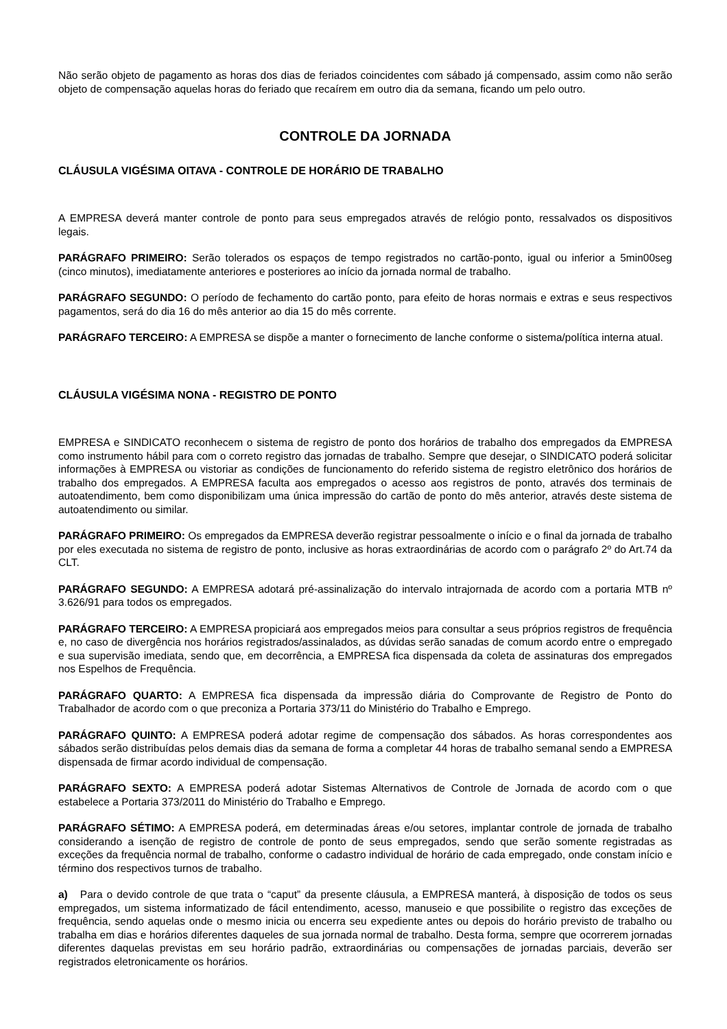Não serão objeto de pagamento as horas dos dias de feriados coincidentes com sábado já compensado, assim como não serão objeto de compensação aquelas horas do feriado que recaírem em outro dia da semana, ficando um pelo outro.
CONTROLE DA JORNADA
CLÁUSULA VIGÉSIMA OITAVA - CONTROLE DE HORÁRIO DE TRABALHO
A EMPRESA deverá manter controle de ponto para seus empregados através de relógio ponto, ressalvados os dispositivos legais.
PARÁGRAFO PRIMEIRO: Serão tolerados os espaços de tempo registrados no cartão-ponto, igual ou inferior a 5min00seg (cinco minutos), imediatamente anteriores e posteriores ao início da jornada normal de trabalho.
PARÁGRAFO SEGUNDO: O período de fechamento do cartão ponto, para efeito de horas normais e extras e seus respectivos pagamentos, será do dia 16 do mês anterior ao dia 15 do mês corrente.
PARÁGRAFO TERCEIRO: A EMPRESA se dispõe a manter o fornecimento de lanche conforme o sistema/política interna atual.
CLÁUSULA VIGÉSIMA NONA - REGISTRO DE PONTO
EMPRESA e SINDICATO reconhecem o sistema de registro de ponto dos horários de trabalho dos empregados da EMPRESA como instrumento hábil para com o correto registro das jornadas de trabalho. Sempre que desejar, o SINDICATO poderá solicitar informações à EMPRESA ou vistoriar as condições de funcionamento do referido sistema de registro eletrônico dos horários de trabalho dos empregados. A EMPRESA faculta aos empregados o acesso aos registros de ponto, através dos terminais de autoatendimento, bem como disponibilizam uma única impressão do cartão de ponto do mês anterior, através deste sistema de autoatendimento ou similar.
PARÁGRAFO PRIMEIRO: Os empregados da EMPRESA deverão registrar pessoalmente o início e o final da jornada de trabalho por eles executada no sistema de registro de ponto, inclusive as horas extraordinárias de acordo com o parágrafo 2º do Art.74 da CLT.
PARÁGRAFO SEGUNDO: A EMPRESA adotará pré-assinalização do intervalo intrajornada de acordo com a portaria MTB nº 3.626/91 para todos os empregados.
PARÁGRAFO TERCEIRO: A EMPRESA propiciará aos empregados meios para consultar a seus próprios registros de frequência e, no caso de divergência nos horários registrados/assinalados, as dúvidas serão sanadas de comum acordo entre o empregado e sua supervisão imediata, sendo que, em decorrência, a EMPRESA fica dispensada da coleta de assinaturas dos empregados nos Espelhos de Frequência.
PARÁGRAFO QUARTO: A EMPRESA fica dispensada da impressão diária do Comprovante de Registro de Ponto do Trabalhador de acordo com o que preconiza a Portaria 373/11 do Ministério do Trabalho e Emprego.
PARÁGRAFO QUINTO: A EMPRESA poderá adotar regime de compensação dos sábados. As horas correspondentes aos sábados serão distribuídas pelos demais dias da semana de forma a completar 44 horas de trabalho semanal sendo a EMPRESA dispensada de firmar acordo individual de compensação.
PARÁGRAFO SEXTO: A EMPRESA poderá adotar Sistemas Alternativos de Controle de Jornada de acordo com o que estabelece a Portaria 373/2011 do Ministério do Trabalho e Emprego.
PARÁGRAFO SÉTIMO: A EMPRESA poderá, em determinadas áreas e/ou setores, implantar controle de jornada de trabalho considerando a isenção de registro de controle de ponto de seus empregados, sendo que serão somente registradas as exceções da frequência normal de trabalho, conforme o cadastro individual de horário de cada empregado, onde constam início e término dos respectivos turnos de trabalho.
a) Para o devido controle de que trata o “caput” da presente cláusula, a EMPRESA manterá, à disposição de todos os seus empregados, um sistema informatizado de fácil entendimento, acesso, manuseio e que possibilite o registro das exceções de frequência, sendo aquelas onde o mesmo inicia ou encerra seu expediente antes ou depois do horário previsto de trabalho ou trabalha em dias e horários diferentes daqueles de sua jornada normal de trabalho. Desta forma, sempre que ocorrerem jornadas diferentes daquelas previstas em seu horário padrão, extraordinárias ou compensações de jornadas parciais, deverão ser registrados eletronicamente os horários.